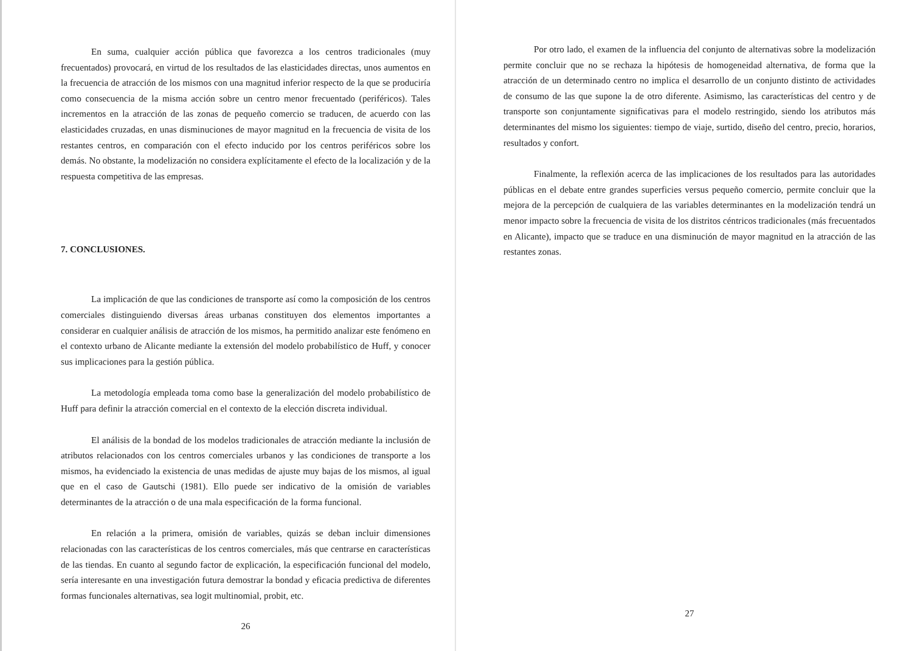En suma, cualquier acción pública que favorezca a los centros tradicionales (muy frecuentados) provocará, en virtud de los resultados de las elasticidades directas, unos aumentos en la frecuencia de atracción de los mismos con una magnitud inferior respecto de la que se produciría como consecuencia de la misma acción sobre un centro menor frecuentado (periféricos). Tales incrementos en la atracción de las zonas de pequeño comercio se traducen, de acuerdo con las elasticidades cruzadas, en unas disminuciones de mayor magnitud en la frecuencia de visita de los restantes centros, en comparación con el efecto inducido por los centros periféricos sobre los demás. No obstante, la modelización no considera explícitamente el efecto de la localización y de la respuesta competitiva de las empresas.
7. CONCLUSIONES.
La implicación de que las condiciones de transporte así como la composición de los centros comerciales distinguiendo diversas áreas urbanas constituyen dos elementos importantes a considerar en cualquier análisis de atracción de los mismos, ha permitido analizar este fenómeno en el contexto urbano de Alicante mediante la extensión del modelo probabilístico de Huff, y conocer sus implicaciones para la gestión pública.
La metodología empleada toma como base la generalización del modelo probabilístico de Huff para definir la atracción comercial en el contexto de la elección discreta individual.
El análisis de la bondad de los modelos tradicionales de atracción mediante la inclusión de atributos relacionados con los centros comerciales urbanos y las condiciones de transporte a los mismos, ha evidenciado la existencia de unas medidas de ajuste muy bajas de los mismos, al igual que en el caso de Gautschi (1981). Ello puede ser indicativo de la omisión de variables determinantes de la atracción o de una mala especificación de la forma funcional.
En relación a la primera, omisión de variables, quizás se deban incluir dimensiones relacionadas con las características de los centros comerciales, más que centrarse en características de las tiendas. En cuanto al segundo factor de explicación, la especificación funcional del modelo, sería interesante en una investigación futura demostrar la bondad y eficacia predictiva de diferentes formas funcionales alternativas, sea logit multinomial, probit, etc.
26
Por otro lado, el examen de la influencia del conjunto de alternativas sobre la modelización permite concluir que no se rechaza la hipótesis de homogeneidad alternativa, de forma que la atracción de un determinado centro no implica el desarrollo de un conjunto distinto de actividades de consumo de las que supone la de otro diferente. Asimismo, las características del centro y de transporte son conjuntamente significativas para el modelo restringido, siendo los atributos más determinantes del mismo los siguientes: tiempo de viaje, surtido, diseño del centro, precio, horarios, resultados y confort.
Finalmente, la reflexión acerca de las implicaciones de los resultados para las autoridades públicas en el debate entre grandes superficies versus pequeño comercio, permite concluir que la mejora de la percepción de cualquiera de las variables determinantes en la modelización tendrá un menor impacto sobre la frecuencia de visita de los distritos céntricos tradicionales (más frecuentados en Alicante), impacto que se traduce en una disminución de mayor magnitud en la atracción de las restantes zonas.
27